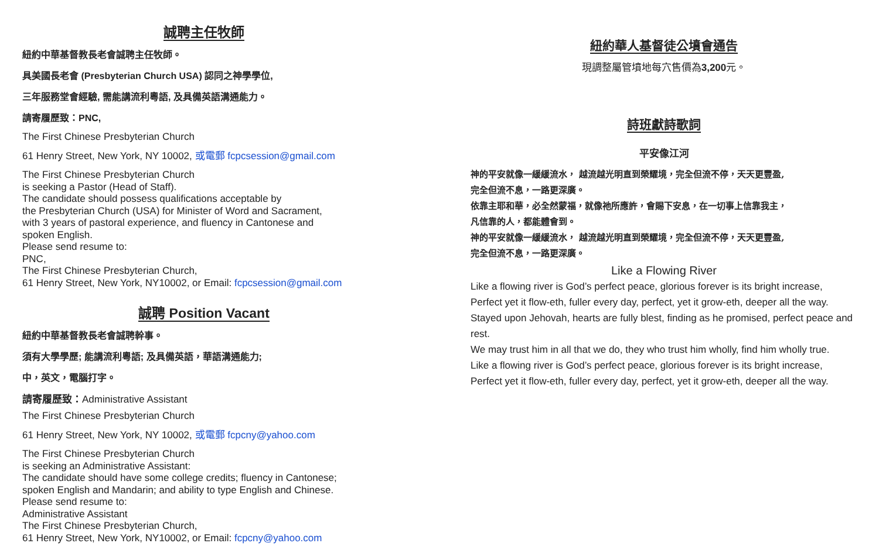誠聘主任牧師
紐約中華基督教長老會誠聘主任牧師。
具美國長老會 (Presbyterian Church USA) 認同之神學學位,
三年服務堂會經驗, 需能講流利粵語, 及具備英語溝通能力。
請寄履歷致：PNC,
The First Chinese Presbyterian Church
61 Henry Street, New York, NY 10002, 或電郵 fcpcsession@gmail.com
The First Chinese Presbyterian Church
is seeking a Pastor (Head of Staff).
The candidate should possess qualifications acceptable by
the Presbyterian Church (USA) for Minister of Word and Sacrament,
with 3 years of pastoral experience, and fluency in Cantonese and
spoken English.
Please send resume to:
PNC,
The First Chinese Presbyterian Church,
61 Henry Street, New York, NY10002, or Email: fcpcsession@gmail.com
誠聘 Position Vacant
紐約中華基督教長老會誠聘幹事。
須有大學學歷; 能講流利粵語; 及具備英語，華語溝通能力;
中，英文，電腦打字。
請寄履歷致：Administrative Assistant
The First Chinese Presbyterian Church
61 Henry Street, New York, NY 10002, 或電郵 fcpcny@yahoo.com
The First Chinese Presbyterian Church
is seeking an Administrative Assistant:
The candidate should have some college credits; fluency in Cantonese;
spoken English and Mandarin; and ability to type English and Chinese.
Please send resume to:
Administrative Assistant
The First Chinese Presbyterian Church,
61 Henry Street, New York, NY10002, or Email: fcpcny@yahoo.com
紐約華人基督徒公墳會通告
現調整屬管墳地每穴售價為3,200元。
詩班獻詩歌詞
平安像江河
神的平安就像一緩緩流水， 越流越光明直到榮耀境，完全但流不停，天天更豐盈,
完全但流不息，一路更深廣。
依靠主耶和華，必全然蒙福，就像祂所應許，會賜下安息，在一切事上信靠我主，
凡信靠的人，都能體會到。
神的平安就像一緩緩流水， 越流越光明直到榮耀境，完全但流不停，天天更豐盈,
完全但流不息，一路更深廣。
Like a Flowing River
Like a flowing river is God’s perfect peace, glorious forever is its bright increase,
Perfect yet it flow-eth, fuller every day, perfect, yet it grow-eth, deeper all the way.
Stayed upon Jehovah, hearts are fully blest, finding as he promised, perfect peace and rest.
We may trust him in all that we do, they who trust him wholly, find him wholly true.
Like a flowing river is God’s perfect peace, glorious forever is its bright increase,
Perfect yet it flow-eth, fuller every day, perfect, yet it grow-eth, deeper all the way.